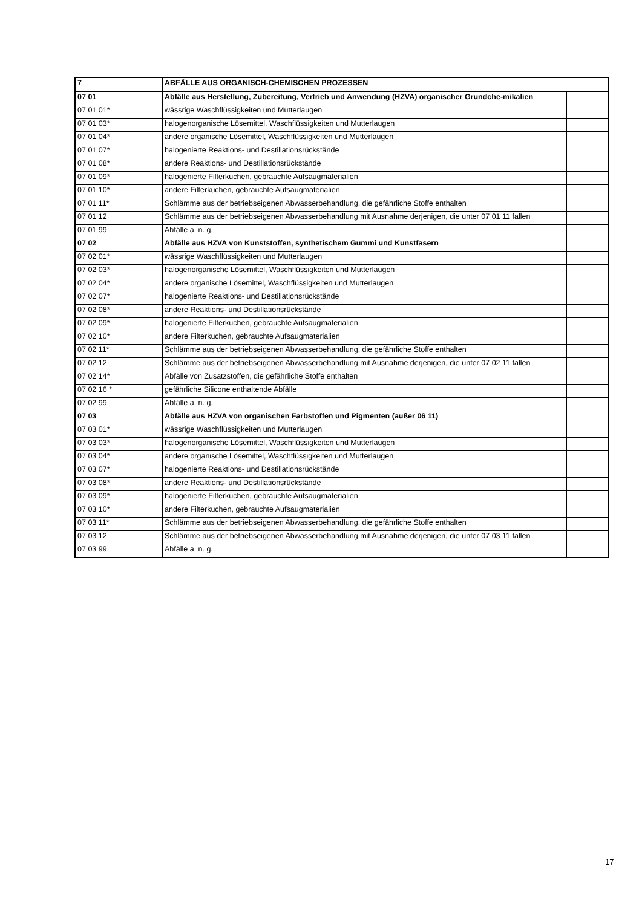| 7 | ABFÄLLE AUS ORGANISCH-CHEMISCHEN PROZESSEN | |
| 07 01 | Abfälle aus Herstellung, Zubereitung, Vertrieb und Anwendung (HZVA) organischer Grundche-mikalien | |
| 07 01 01* | wässrige Waschflüssigkeiten und Mutterlaugen | |
| 07 01 03* | halogenorganische Lösemittel, Waschflüssigkeiten und Mutterlaugen | |
| 07 01 04* | andere organische Lösemittel, Waschflüssigkeiten und Mutterlaugen | |
| 07 01 07* | halogenierte Reaktions- und Destillationsrückstände | |
| 07 01 08* | andere Reaktions- und Destillationsrückstände | |
| 07 01 09* | halogenierte Filterkuchen, gebrauchte Aufsaugmaterialien | |
| 07 01 10* | andere Filterkuchen, gebrauchte Aufsaugmaterialien | |
| 07 01 11* | Schlämme aus der betriebseigenen Abwasserbehandlung, die gefährliche Stoffe enthalten | |
| 07 01 12 | Schlämme aus der betriebseigenen Abwasserbehandlung mit Ausnahme derjenigen, die unter 07 01 11 fallen | |
| 07 01 99 | Abfälle a. n. g. | |
| 07 02 | Abfälle aus HZVA von Kunststoffen, synthetischem Gummi und Kunstfasern | |
| 07 02 01* | wässrige Waschflüssigkeiten und Mutterlaugen | |
| 07 02 03* | halogenorganische Lösemittel, Waschflüssigkeiten und Mutterlaugen | |
| 07 02 04* | andere organische Lösemittel, Waschflüssigkeiten und Mutterlaugen | |
| 07 02 07* | halogenierte Reaktions- und Destillationsrückstände | |
| 07 02 08* | andere Reaktions- und Destillationsrückstände | |
| 07 02 09* | halogenierte Filterkuchen, gebrauchte Aufsaugmaterialien | |
| 07 02 10* | andere Filterkuchen, gebrauchte Aufsaugmaterialien | |
| 07 02 11* | Schlämme aus der betriebseigenen Abwasserbehandlung, die gefährliche Stoffe enthalten | |
| 07 02 12 | Schlämme aus der betriebseigenen Abwasserbehandlung mit Ausnahme derjenigen, die unter 07 02 11 fallen | |
| 07 02 14* | Abfälle von Zusatzstoffen, die gefährliche Stoffe enthalten | |
| 07 02 16 * | gefährliche Silicone enthaltende Abfälle | |
| 07 02 99 | Abfälle a. n. g. | |
| 07 03 | Abfälle aus HZVA von organischen Farbstoffen und Pigmenten (außer 06 11) | |
| 07 03 01* | wässrige Waschflüssigkeiten und Mutterlaugen | |
| 07 03 03* | halogenorganische Lösemittel, Waschflüssigkeiten und Mutterlaugen | |
| 07 03 04* | andere organische Lösemittel, Waschflüssigkeiten und Mutterlaugen | |
| 07 03 07* | halogenierte Reaktions- und Destillationsrückstände | |
| 07 03 08* | andere Reaktions- und Destillationsrückstände | |
| 07 03 09* | halogenierte Filterkuchen, gebrauchte Aufsaugmaterialien | |
| 07 03 10* | andere Filterkuchen, gebrauchte Aufsaugmaterialien | |
| 07 03 11* | Schlämme aus der betriebseigenen Abwasserbehandlung, die gefährliche Stoffe enthalten | |
| 07 03 12 | Schlämme aus der betriebseigenen Abwasserbehandlung mit Ausnahme derjenigen, die unter 07 03 11 fallen | |
| 07 03 99 | Abfälle a. n. g. | |
17